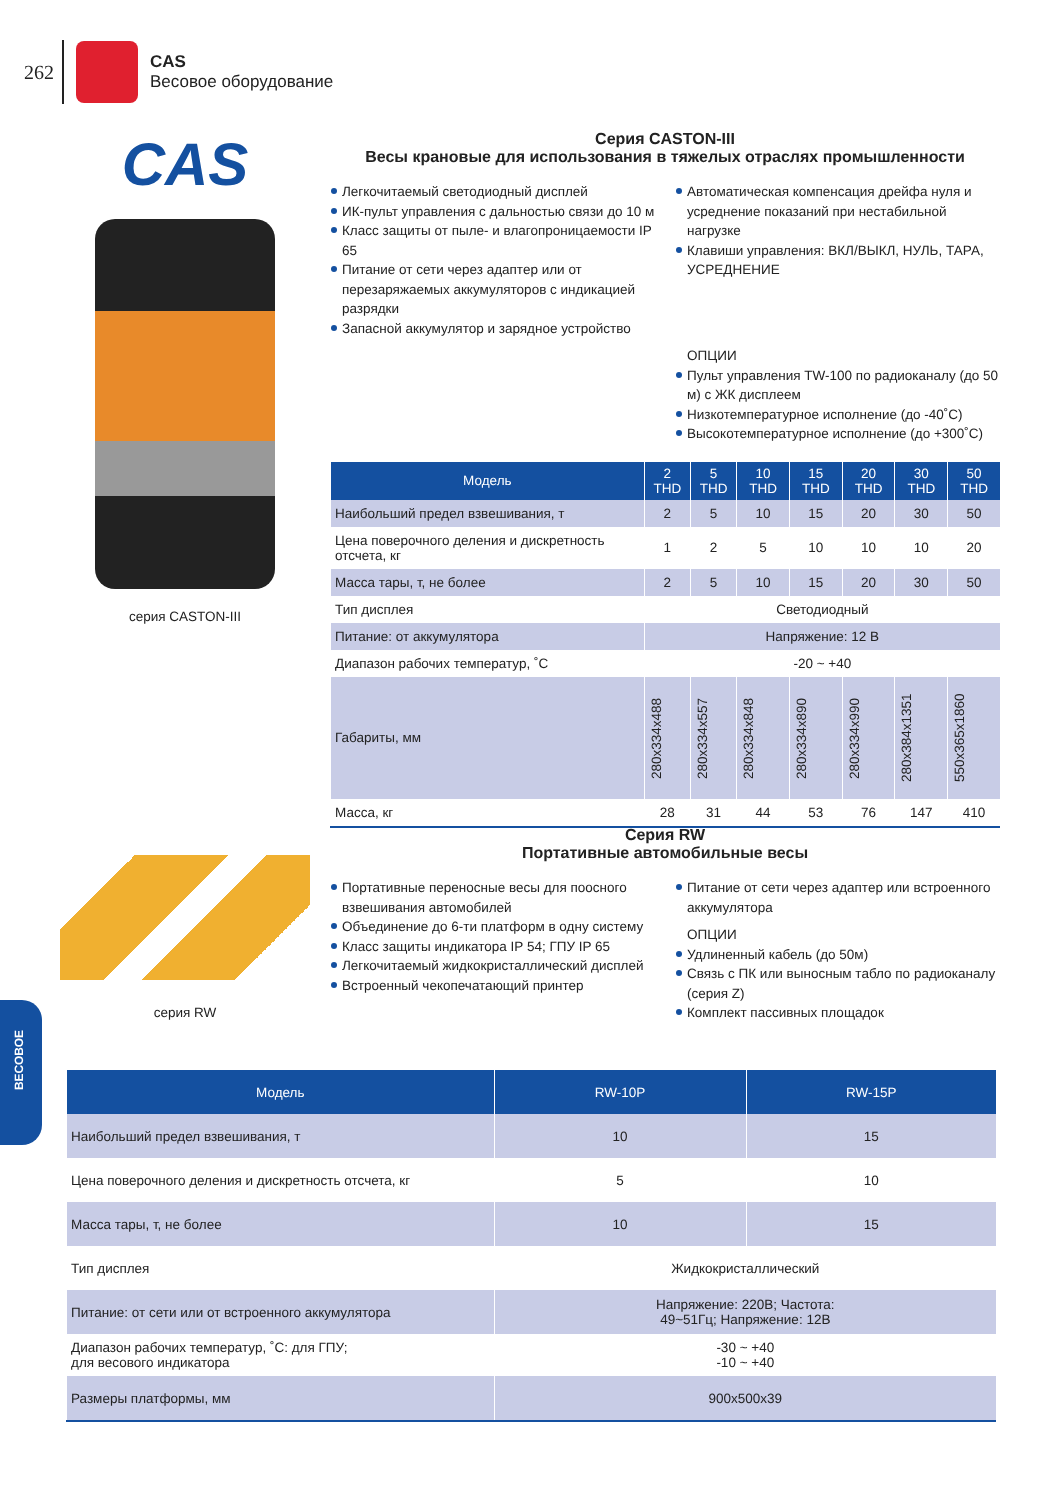262
CAS
Весовое оборудование
CAS
серия CASTON-III
Серия CASTON-III
Весы крановые для использования в тяжелых отраслях промышленности
Легкочитаемый светодиодный дисплей
ИК-пульт управления с дальностью связи до 10 м
Класс защиты от пыле- и влагопроницаемости IP 65
Питание от сети через адаптер или от перезаряжаемых аккумуляторов с индикацией разрядки
Запасной аккумулятор и зарядное устройство
Автоматическая компенсация дрейфа нуля и усреднение показаний при нестабильной нагрузке
Клавиши управления: ВКЛ/ВЫКЛ, НУЛЬ, ТАРА, УСРЕДНЕНИЕ
ОПЦИИ
Пульт управления TW-100 по радиоканалу (до 50 м) с ЖК дисплеем
Низкотемпературное исполнение (до -40˚С)
Высокотемпературное исполнение (до +300˚С)
| Модель | 2 THD | 5 THD | 10 THD | 15 THD | 20 THD | 30 THD | 50 THD |
| --- | --- | --- | --- | --- | --- | --- | --- |
| Наибольший предел взвешивания, т | 2 | 5 | 10 | 15 | 20 | 30 | 50 |
| Цена поверочного деления и дискретность отсчета, кг | 1 | 2 | 5 | 10 | 10 | 10 | 20 |
| Масса тары, т, не более | 2 | 5 | 10 | 15 | 20 | 30 | 50 |
| Тип дисплея | Светодиодный | | | | | | |
| Питание: от аккумулятора | Напряжение: 12 В | | | | | | |
| Диапазон рабочих температур, ˚С | -20 ~ +40 | | | | | | |
| Габариты, мм | 280x334x488 | 280x334x557 | 280x334x848 | 280x334x890 | 280x334x990 | 280x384x1351 | 550x365x1860 |
| Масса, кг | 28 | 31 | 44 | 53 | 76 | 147 | 410 |
серия RW
Серия RW
Портативные автомобильные весы
Портативные переносные весы для поосного взвешивания автомобилей
Объединение до 6-ти платформ в одну систему
Класс защиты индикатора IP 54; ГПУ IP 65
Легкочитаемый жидкокристаллический дисплей
Встроенный чекопечатающий принтер
Питание от сети через адаптер или встроенного аккумулятора
ОПЦИИ
Удлиненный кабель (до 50м)
Связь с ПК или выносным табло по радиоканалу (серия Z)
Комплект пассивных площадок
ВЕСОВОЕ
| Модель | RW-10P | RW-15P |
| --- | --- | --- |
| Наибольший предел взвешивания, т | 10 | 15 |
| Цена поверочного деления и дискретность отсчета, кг | 5 | 10 |
| Масса тары, т, не более | 10 | 15 |
| Тип дисплея | Жидкокристаллический | |
| Питание: от сети или от встроенного аккумулятора | Напряжение: 220В; Частота: 49~51Гц; Напряжение: 12В | |
| Диапазон рабочих температур, ˚С: для ГПУ; для весового индикатора | -30 ~ +40 -10 ~ +40 | |
| Размеры платформы, мм | 900x500x39 | |